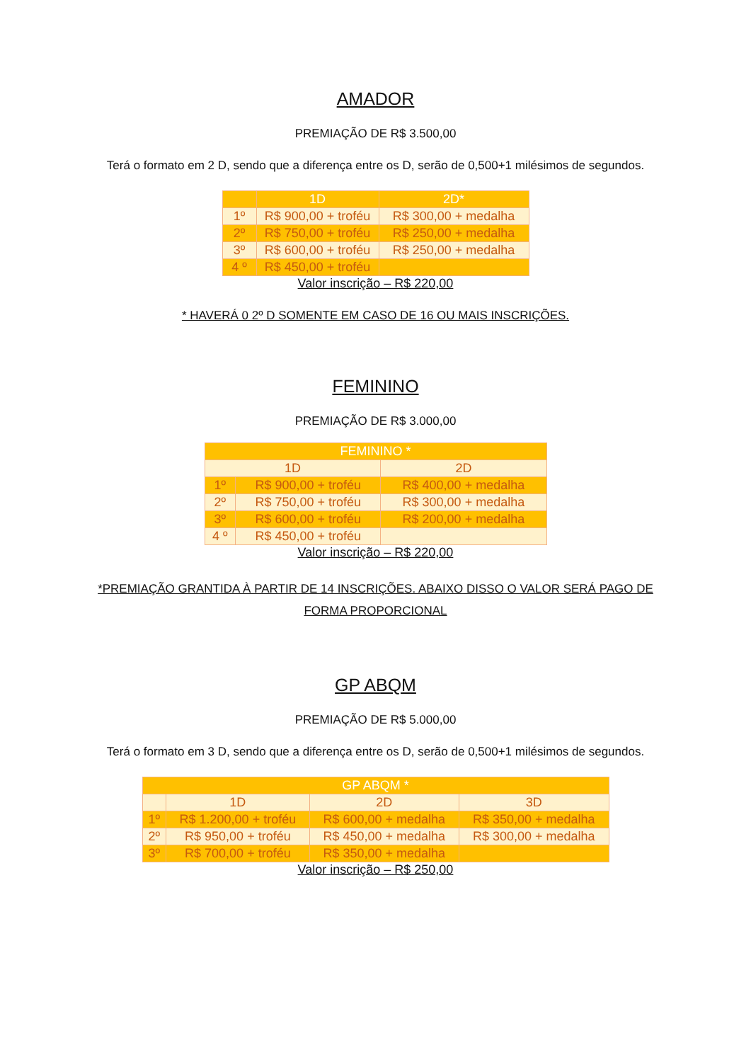AMADOR
PREMIAÇÃO DE R$ 3.500,00
Terá o formato em 2 D, sendo que a diferença entre os D, serão de 0,500+1 milésimos de segundos.
| | 1D | 2D* |
| --- | --- | --- |
| 1º | R$ 900,00 + troféu | R$ 300,00 + medalha |
| 2º | R$ 750,00 + troféu | R$ 250,00 + medalha |
| 3º | R$ 600,00 + troféu | R$ 250,00 + medalha |
| 4 º | R$ 450,00 + troféu | |
Valor inscrição – R$ 220,00
* HAVERÁ 0 2º D SOMENTE EM CASO DE 16 OU MAIS INSCRIÇÕES.
FEMININO
PREMIAÇÃO DE R$ 3.000,00
| FEMININO * | | |
| --- | --- | --- |
| 1D | | 2D |
| 1º | R$ 900,00 + troféu | R$ 400,00 + medalha |
| 2º | R$ 750,00 + troféu | R$ 300,00 + medalha |
| 3º | R$ 600,00 + troféu | R$ 200,00 + medalha |
| 4 º | R$ 450,00 + troféu | |
Valor inscrição – R$ 220,00
*PREMIAÇÃO GRANTIDA À PARTIR DE 14 INSCRIÇÕES. ABAIXO DISSO O VALOR SERÁ PAGO DE
FORMA PROPORCIONAL
GP ABQM
PREMIAÇÃO DE R$ 5.000,00
Terá o formato em 3 D, sendo que a diferença entre os D, serão de 0,500+1 milésimos de segundos.
| GP ABQM * | | | |
| --- | --- | --- | --- |
| | 1D | 2D | 3D |
| 1º | R$ 1.200,00 + troféu | R$ 600,00 + medalha | R$ 350,00 + medalha |
| 2º | R$ 950,00 + troféu | R$ 450,00 + medalha | R$ 300,00 + medalha |
| 3º | R$ 700,00 + troféu | R$ 350,00 + medalha | |
Valor inscrição – R$ 250,00